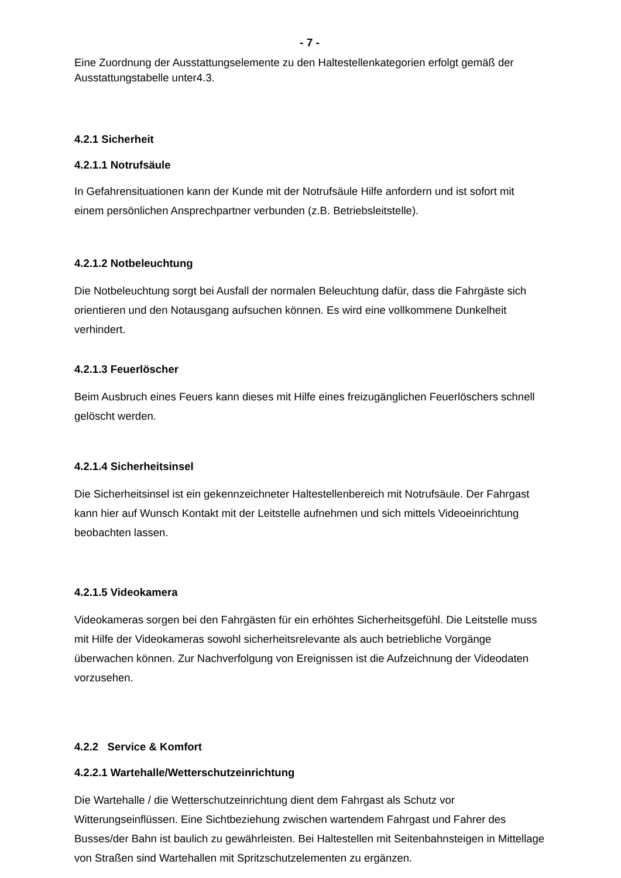- 7 -
Eine Zuordnung der Ausstattungselemente zu den Haltestellenkategorien erfolgt gemäß der Ausstattungstabelle unter4.3.
4.2.1 Sicherheit
4.2.1.1 Notrufsäule
In Gefahrensituationen kann der Kunde mit der Notrufsäule Hilfe anfordern und ist sofort mit einem persönlichen Ansprechpartner verbunden (z.B. Betriebsleitstelle).
4.2.1.2 Notbeleuchtung
Die Notbeleuchtung sorgt bei Ausfall der normalen Beleuchtung dafür, dass die Fahrgäste sich orientieren und den Notausgang aufsuchen können. Es wird eine vollkommene Dunkelheit verhindert.
4.2.1.3 Feuerlöscher
Beim Ausbruch eines Feuers kann dieses mit Hilfe eines freizugänglichen Feuerlöschers schnell gelöscht werden.
4.2.1.4 Sicherheitsinsel
Die Sicherheitsinsel ist ein gekennzeichneter Haltestellenbereich mit Notrufsäule. Der Fahrgast kann hier auf Wunsch Kontakt mit der Leitstelle aufnehmen und sich mittels Videoeinrichtung beobachten lassen.
4.2.1.5 Videokamera
Videokameras sorgen bei den Fahrgästen für ein erhöhtes Sicherheitsgefühl. Die Leitstelle muss mit Hilfe der Videokameras sowohl sicherheitsrelevante als auch betriebliche Vorgänge überwachen können. Zur Nachverfolgung von Ereignissen ist die Aufzeichnung der Videodaten vorzusehen.
4.2.2 Service & Komfort
4.2.2.1 Wartehalle/Wetterschutzeinrichtung
Die Wartehalle / die Wetterschutzeinrichtung dient dem Fahrgast als Schutz vor Witterungseinflüssen. Eine Sichtbeziehung zwischen wartendem Fahrgast und Fahrer des Busses/der Bahn ist baulich zu gewährleisten. Bei Haltestellen mit Seitenbahnsteigen in Mittellage von Straßen sind Wartehallen mit Spritzschutzelementen zu ergänzen.